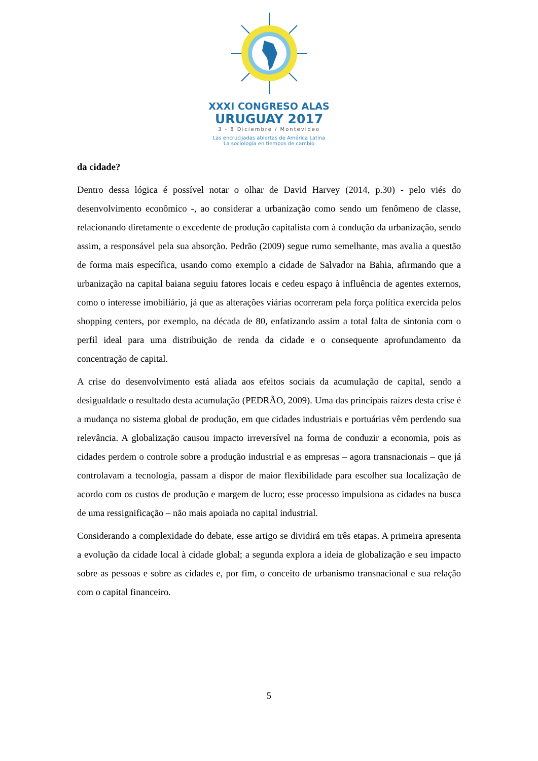XXXI CONGRESO ALAS
URUGUAY 2017
3 - 8 Diciembre / Montevideo
Las encrucijadas abiertas de América Latina
La sociología en tiempos de cambio
da cidade?
Dentro dessa lógica é possível notar o olhar de David Harvey (2014, p.30) - pelo viés do desenvolvimento econômico -, ao considerar a urbanização como sendo um fenômeno de classe, relacionando diretamente o excedente de produção capitalista com à condução da urbanização, sendo assim, a responsável pela sua absorção. Pedrão (2009) segue rumo semelhante, mas avalia a questão de forma mais específica, usando como exemplo a cidade de Salvador na Bahia, afirmando que a urbanização na capital baiana seguiu fatores locais e cedeu espaço à influência de agentes externos, como o interesse imobiliário, já que as alterações viárias ocorreram pela força política exercida pelos shopping centers, por exemplo, na década de 80, enfatizando assim a total falta de sintonia com o perfil ideal para uma distribuição de renda da cidade e o consequente aprofundamento da concentração de capital.
A crise do desenvolvimento está aliada aos efeitos sociais da acumulação de capital, sendo a desigualdade o resultado desta acumulação (PEDRÃO, 2009). Uma das principais raízes desta crise é a mudança no sistema global de produção, em que cidades industriais e portuárias vêm perdendo sua relevância. A globalização causou impacto irreversível na forma de conduzir a economia, pois as cidades perdem o controle sobre a produção industrial e as empresas – agora transnacionais – que já controlavam a tecnologia, passam a dispor de maior flexibilidade para escolher sua localização de acordo com os custos de produção e margem de lucro; esse processo impulsiona as cidades na busca de uma ressignificação – não mais apoiada no capital industrial.
Considerando a complexidade do debate, esse artigo se dividirá em três etapas. A primeira apresenta a evolução da cidade local à cidade global; a segunda explora a ideia de globalização e seu impacto sobre as pessoas e sobre as cidades e, por fim, o conceito de urbanismo transnacional e sua relação com o capital financeiro.
5